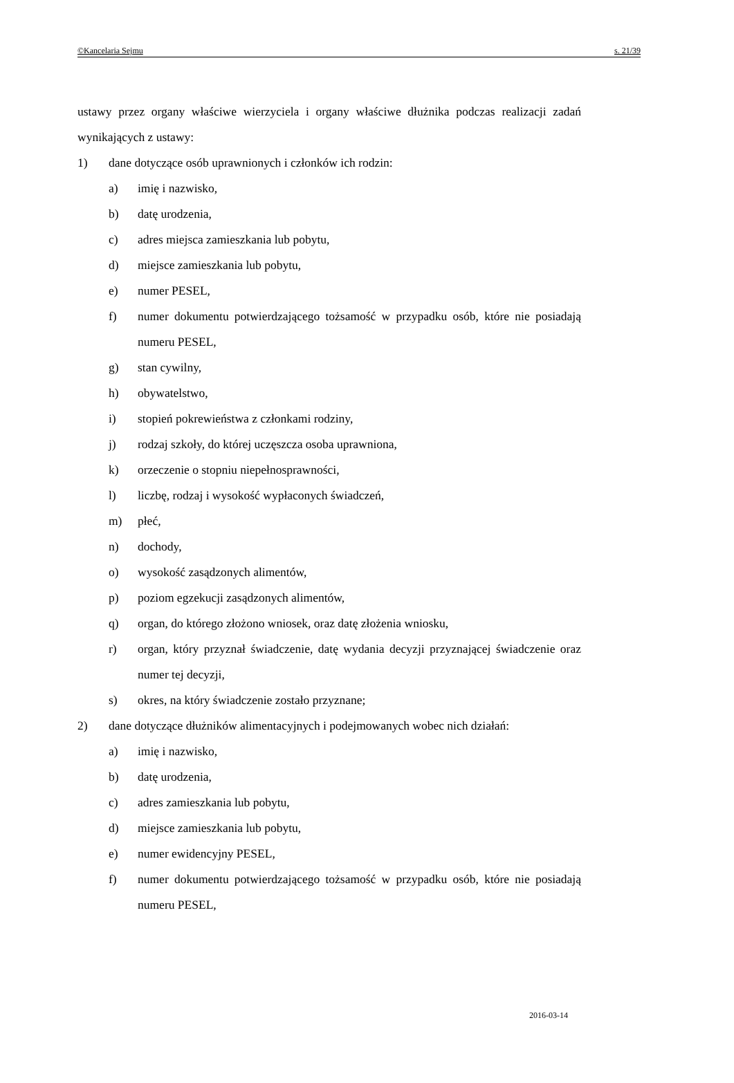©Kancelaria Sejmu s. 21/39
ustawy przez organy właściwe wierzyciela i organy właściwe dłużnika podczas realizacji zadań wynikających z ustawy:
1) dane dotyczące osób uprawnionych i członków ich rodzin:
a) imię i nazwisko,
b) datę urodzenia,
c) adres miejsca zamieszkania lub pobytu,
d) miejsce zamieszkania lub pobytu,
e) numer PESEL,
f) numer dokumentu potwierdzającego tożsamość w przypadku osób, które nie posiadają numeru PESEL,
g) stan cywilny,
h) obywatelstwo,
i) stopień pokrewieństwa z członkami rodziny,
j) rodzaj szkoły, do której uczęszcza osoba uprawniona,
k) orzeczenie o stopniu niepełnosprawności,
l) liczbę, rodzaj i wysokość wypłaconych świadczeń,
m) płeć,
n) dochody,
o) wysokość zasądzonych alimentów,
p) poziom egzekucji zasądzonych alimentów,
q) organ, do którego złożono wniosek, oraz datę złożenia wniosku,
r) organ, który przyznał świadczenie, datę wydania decyzji przyznającej świadczenie oraz numer tej decyzji,
s) okres, na który świadczenie zostało przyznane;
2) dane dotyczące dłużników alimentacyjnych i podejmowanych wobec nich działań:
a) imię i nazwisko,
b) datę urodzenia,
c) adres zamieszkania lub pobytu,
d) miejsce zamieszkania lub pobytu,
e) numer ewidencyjny PESEL,
f) numer dokumentu potwierdzającego tożsamość w przypadku osób, które nie posiadają numeru PESEL,
2016-03-14